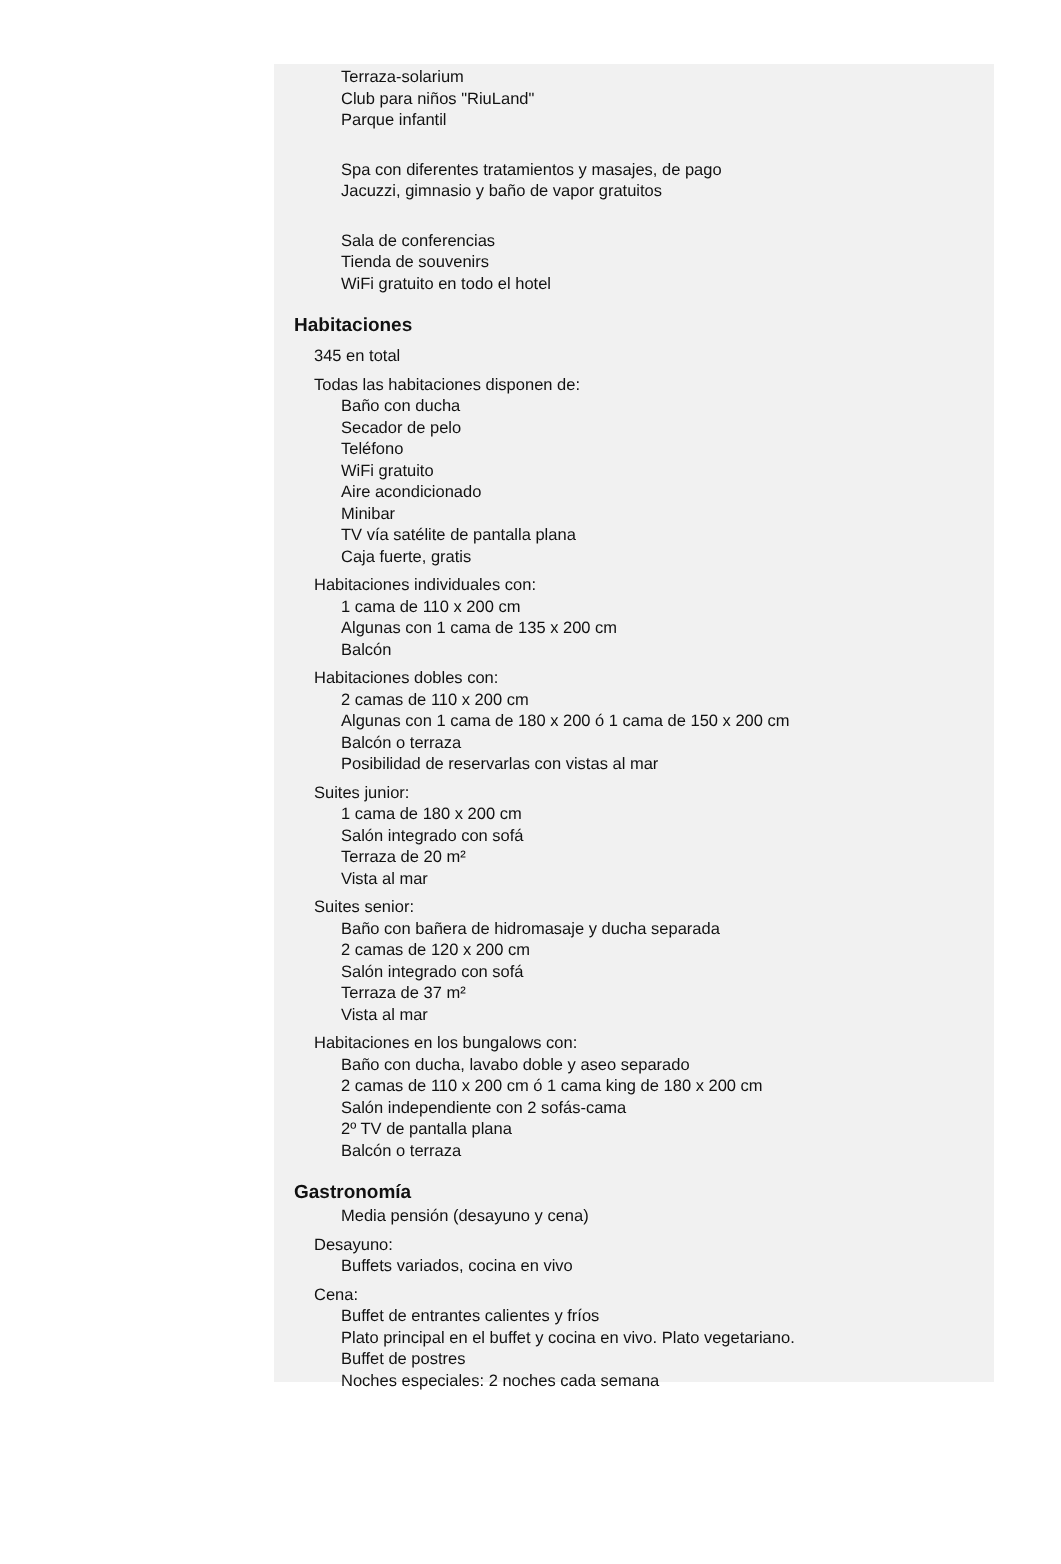Terraza-solarium
Club para niños "RiuLand"
Parque infantil
Spa con diferentes tratamientos y masajes, de pago
Jacuzzi, gimnasio y baño de vapor gratuitos
Sala de conferencias
Tienda de souvenirs
WiFi gratuito en todo el hotel
Habitaciones
345 en total
Todas las habitaciones disponen de:
Baño con ducha
Secador de pelo
Teléfono
WiFi gratuito
Aire acondicionado
Minibar
TV vía satélite de pantalla plana
Caja fuerte, gratis
Habitaciones individuales con:
1 cama de 110 x 200 cm
Algunas con 1 cama de 135 x 200 cm
Balcón
Habitaciones dobles con:
2 camas de 110 x 200 cm
Algunas con 1 cama de 180 x 200 ó 1 cama de 150 x 200 cm
Balcón o terraza
Posibilidad de reservarlas con vistas al mar
Suites junior:
1 cama de 180 x 200 cm
Salón integrado con sofá
Terraza de 20 m²
Vista al mar
Suites senior:
Baño con bañera de hidromasaje y ducha separada
2 camas de 120 x 200 cm
Salón integrado con sofá
Terraza de 37 m²
Vista al mar
Habitaciones en los bungalows con:
Baño con ducha, lavabo doble y aseo separado
2 camas de 110 x 200 cm ó 1 cama king de 180 x 200 cm
Salón independiente con 2 sofás-cama
2º TV de pantalla plana
Balcón o terraza
Gastronomía
Media pensión (desayuno y cena)
Desayuno:
Buffets variados, cocina en vivo
Cena:
Buffet de entrantes calientes y fríos
Plato principal en el buffet y cocina en vivo. Plato vegetariano.
Buffet de postres
Noches especiales: 2 noches cada semana